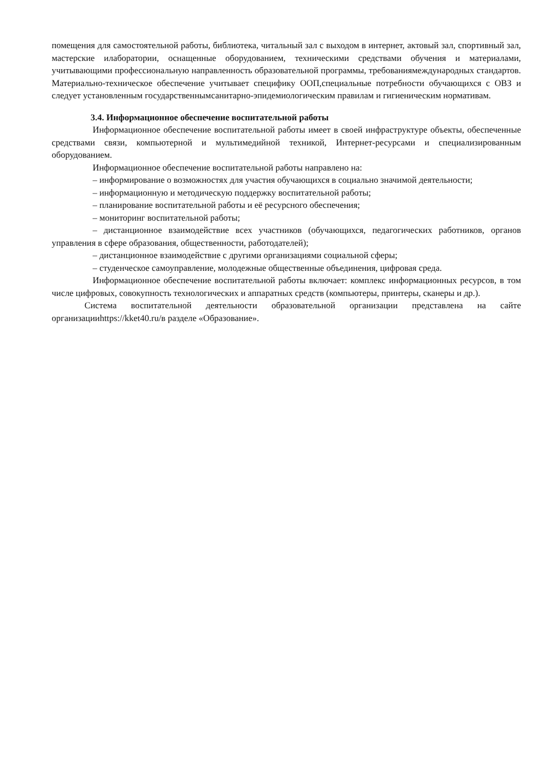помещения для самостоятельной работы, библиотека, читальный зал с выходом в интернет, актовый зал, спортивный зал, мастерские илаборатории, оснащенные оборудованием, техническими средствами обучения и материалами, учитывающими профессиональную направленность образовательной программы, требованиямеждународных стандартов. Материально-техническое обеспечение учитывает специфику ООП,специальные потребности обучающихся с ОВЗ и следует установленным государственнымсанитарно-эпидемиологическим правилам и гигиеническим нормативам.
3.4. Информационное обеспечение воспитательной работы
Информационное обеспечение воспитательной работы имеет в своей инфраструктуре объекты, обеспеченные средствами связи, компьютерной и мультимедийной техникой, Интернет-ресурсами и специализированным оборудованием.
Информационное обеспечение воспитательной работы направлено на:
– информирование о возможностях для участия обучающихся в социально значимой деятельности;
– информационную и методическую поддержку воспитательной работы;
– планирование воспитательной работы и её ресурсного обеспечения;
– мониторинг воспитательной работы;
– дистанционное взаимодействие всех участников (обучающихся, педагогических работников, органов управления в сфере образования, общественности, работодателей);
– дистанционное взаимодействие с другими организациями социальной сферы;
– студенческое самоуправление, молодежные общественные объединения, цифровая среда.
Информационное обеспечение воспитательной работы включает: комплекс информационных ресурсов, в том числе цифровых, совокупность технологических и аппаратных средств (компьютеры, принтеры, сканеры и др.).
Система воспитательной деятельности образовательной организации представлена на сайте организацииhttps://kket40.ru/в разделе «Образование».